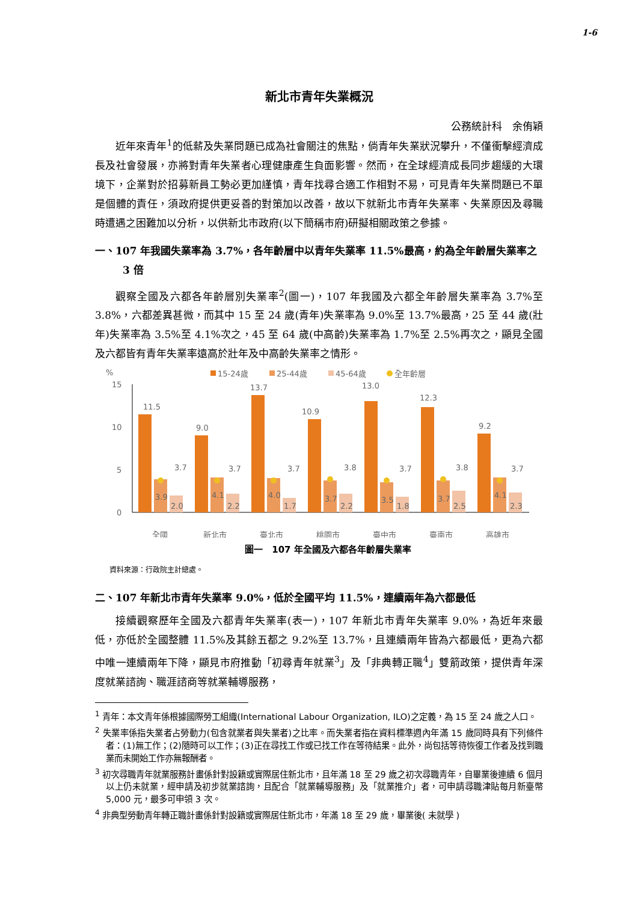1-6
新北市青年失業概況
公務統計科　余侑穎
近年來青年<sup>1</sup>的低薪及失業問題已成為社會關注的焦點，倘青年失業狀況攀升，不僅衝擊經濟成長及社會發展，亦將對青年失業者心理健康產生負面影響。然而，在全球經濟成長同步趨緩的大環境下，企業對於招募新員工勢必更加謹慎，青年找尋合適工作相對不易，可見青年失業問題已不單是個體的責任，須政府提供更妥善的對策加以改善，故以下就新北市青年失業率、失業原因及尋職時遭遇之困難加以分析，以供新北市政府(以下簡稱市府)研擬相關政策之參據。
一、107 年我國失業率為 3.7%，各年齡層中以青年失業率 11.5%最高，約為全年齡層失業率之 3 倍
觀察全國及六都各年齡層別失業率<sup>2</sup>(圖一)，107 年我國及六都全年齡層失業率為 3.7%至 3.8%，六都差異甚微，而其中 15 至 24 歲(青年)失業率為 9.0%至 13.7%最高，25 至 44 歲(壯年)失業率為 3.5%至 4.1%次之，45 至 64 歲(中高齡)失業率為 1.7%至 2.5%再次之，顯見全國及六都皆有青年失業率遠高於壯年及中高齡失業率之情形。
%
15-24歲
25-44歲
45-64歲
全年齡層
15
10
5
0
11.5
3.9
2.0
3.7
全國
9.0
4.1
2.2
3.7
新北市
13.7
4.0
1.7
3.7
臺北市
10.9
3.7
2.2
3.8
桃園市
13.0
3.5
1.8
3.7
臺中市
12.3
3.7
2.5
3.8
臺南市
9.2
4.1
2.3
3.7
高雄市
圖一　107 年全國及六都各年齡層失業率
資料來源：行政院主計總處。
二、107 年新北市青年失業率 9.0%，低於全國平均 11.5%，連續兩年為六都最低
接續觀察歷年全國及六都青年失業率(表一)，107 年新北市青年失業率 9.0%，為近年來最低，亦低於全國整體 11.5%及其餘五都之 9.2%至 13.7%，且連續兩年皆為六都最低，更為六都中唯一連續兩年下降，顯見市府推動「初尋青年就業<sup>3</sup>」及「非典轉正職<sup>4</sup>」雙箭政策，提供青年深度就業諮詢、職涯諮商等就業輔導服務，
<sup>1</sup> 青年：本文青年係根據國際勞工組織(International Labour Organization, ILO)之定義，為 15 至 24 歲之人口。
<sup>2</sup> 失業率係指失業者占勞動力(包含就業者與失業者)之比率。而失業者指在資料標準週內年滿 15 歲同時具有下列條件者：(1)無工作；(2)隨時可以工作；(3)正在尋找工作或已找工作在等待結果。此外，尚包括等待恢復工作者及找到職業而未開始工作亦無報酬者。
<sup>3</sup> 初次尋職青年就業服務計畫係針對設籍或實際居住新北市，且年滿 18 至 29 歲之初次尋職青年，自畢業後連續 6 個月以上仍未就業，經申請及初步就業諮詢，且配合「就業輔導服務」及「就業推介」者，可申請尋職津貼每月新臺幣 5,000 元，最多可申領 3 次。
<sup>4</sup> 非典型勞動青年轉正職計畫係針對設籍或實際居住新北市，年滿 18 至 29 歲，畢業後( 未就學 )